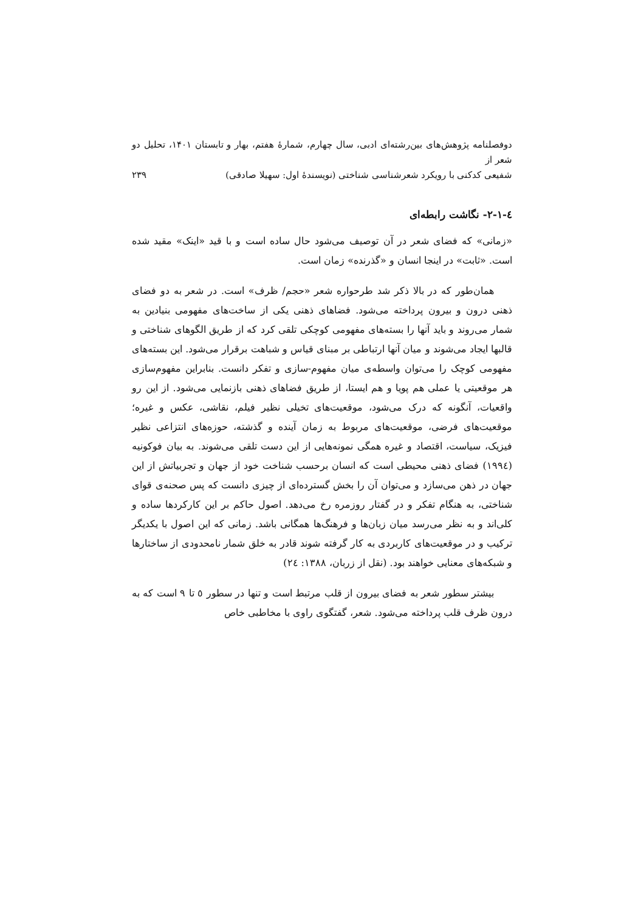دوفصلنامه پژوهش‌های بین‌رشته‌ای ادبی، سال چهارم، شمارهٔ هفتم، بهار و تابستان ۱۴۰۱، تحلیل دو شعر از
شفیعی کدکنی با رویکرد شعرشناسی شناختی (نویسندهٔ اول: سهیلا صادقی) ۲۳۹
٤-١-٢- نگاشت رابطه‌ای
«زمانی» که فضای شعر در آن توصیف می‌شود حال ساده است و با قید «اینک» مقید شده است. «ثابت» در اینجا انسان و «گذرنده» زمان است.
همان‌طور که در بالا ذکر شد طرحواره شعر «حجم/ ظرف» است. در شعر به دو فضای ذهنی درون و بیرون پرداخته می‌شود. فضاهای ذهنی یکی از ساخت‌های مفهومی بنیادین به شمار می‌روند و باید آنها را بسته‌های مفهومی کوچکی تلقی کرد که از طریق الگوهای شناختی و قالبها ایجاد می‌شوند و میان آنها ارتباطی بر مبنای قیاس و شباهت برقرار می‌شود. این بسته‌های مفهومی کوچک را می‌توان واسطه‌ی میان مفهوم-سازی و تفکر دانست. بنابراین مفهوم‌سازی هر موقعیتی یا عملی هم پویا و هم ایستا، از طریق فضاهای ذهنی بازنمایی می‌شود. از این رو واقعیات، آنگونه که درک می‌شود، موقعیت‌های تخیلی نظیر فیلم، نقاشی، عکس و غیره؛ موقعیت‌های فرضی، موقعیت‌های مربوط به زمان آینده و گذشته، حوزه‌های انتزاعی نظیر فیزیک، سیاست، اقتصاد و غیره همگی نمونه‌هایی از این دست تلقی می‌شوند. به بیان فوکونیه (١٩٩٤) فضای ذهنی محیطی است که انسان برحسب شناخت خود از جهان و تجربیاتش از این جهان در ذهن می‌سازد و می‌توان آن را بخش گسترده‌ای از چیزی دانست که پس صحنه‌ی قوای شناختی، به هنگام تفکر و در گفتار روزمره رخ می‌دهد. اصول حاکم بر این کارکردها ساده و کلی‌اند و به نظر می‌رسد میان زبان‌ها و فرهنگ‌ها همگانی باشد. زمانی که این اصول با یکدیگر ترکیب و در موقعیت‌های کاربردی به کار گرفته شوند قادر به خلق شمار نامحدودی از ساختارها و شبکه‌های معنایی خواهند بود. (نقل از زربان، ۱۳۸۸: ٢٤)
بیشتر سطور شعر به فضای بیرون از قلب مرتبط است و تنها در سطور ٥ تا ٩ است که به درون ظرف قلب پرداخته می‌شود. شعر، گفتگوی راوی با مخاطبی خاص